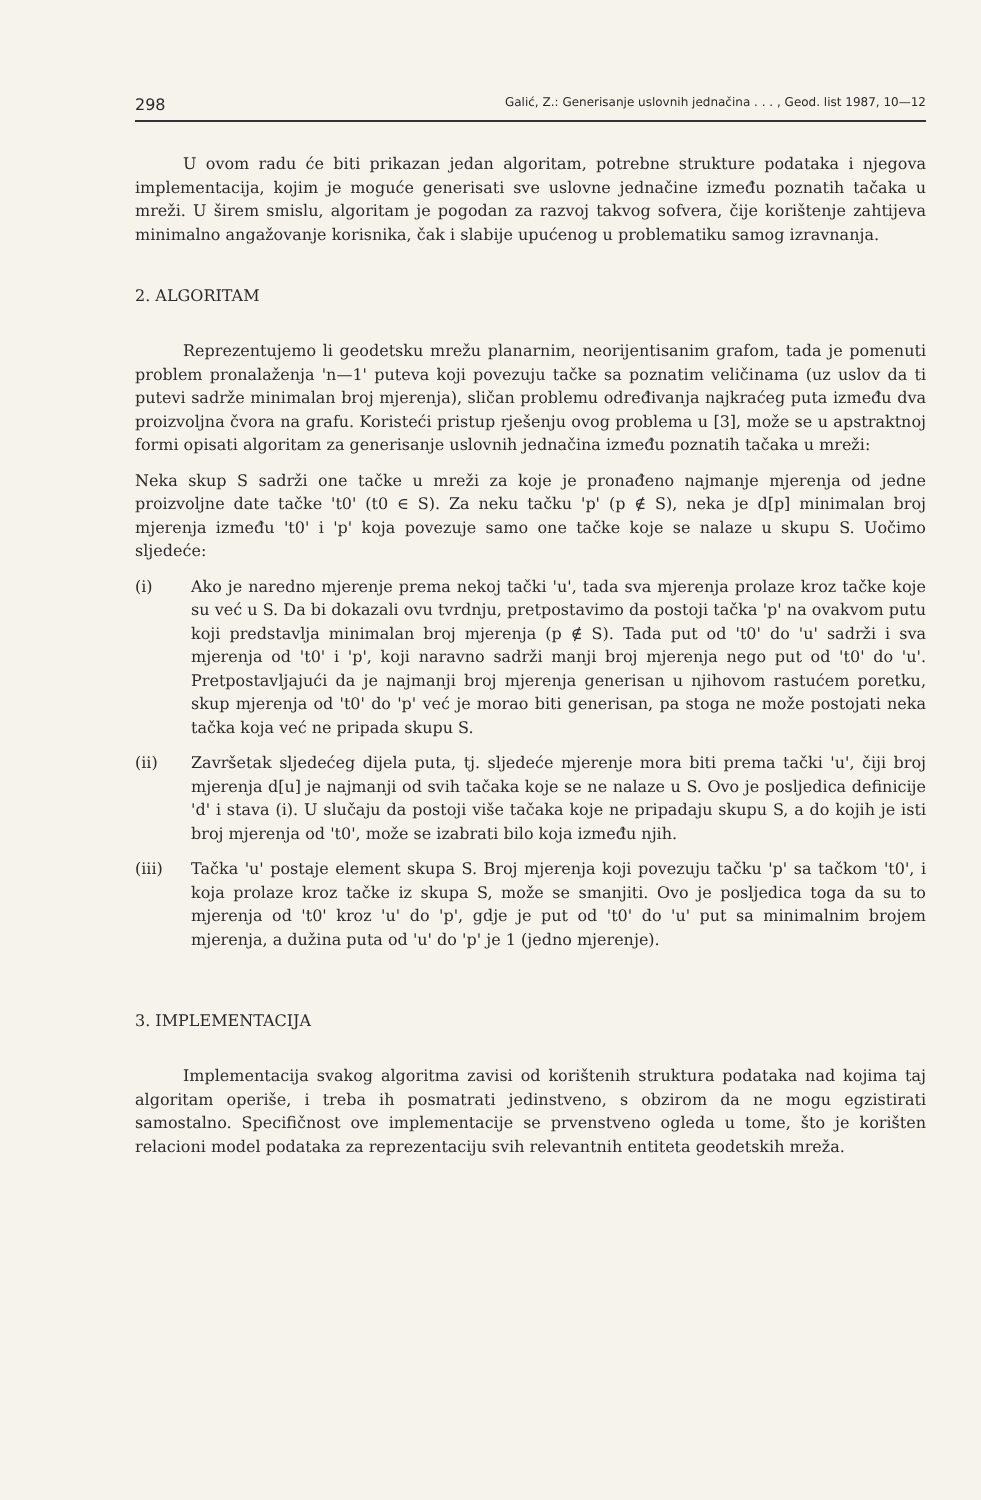298 Galić, Z.: Generisanje uslovnih jednačina . . . , Geod. list 1987, 10—12
U ovom radu će biti prikazan jedan algoritam, potrebne strukture podataka i njegova implementacija, kojim je moguće generisati sve uslovne jednačine između poznatih tačaka u mreži. U širem smislu, algoritam je pogodan za razvoj takvog sofvera, čije korištenje zahtijeva minimalno angažovanje korisnika, čak i slabije upućenog u problematiku samog izravnanja.
2. ALGORITAM
Reprezentujemo li geodetsku mrežu planarnim, neorijentisanim grafom, tada je pomenuti problem pronalaženja 'n—1' puteva koji povezuju tačke sa poznatim veličinama (uz uslov da ti putevi sadrže minimalan broj mjerenja), sličan problemu određivanja najkraćeg puta između dva proizvoljna čvora na grafu. Koristeći pristup rješenju ovog problema u [3], može se u apstraktnoj formi opisati algoritam za generisanje uslovnih jednačina između poznatih tačaka u mreži:
Neka skup S sadrži one tačke u mreži za koje je pronađeno najmanje mjerenja od jedne proizvoljne date tačke 't0' (t0 ∈ S). Za neku tačku 'p' (p ∉ S), neka je d[p] minimalan broj mjerenja između 't0' i 'p' koja povezuje samo one tačke koje se nalaze u skupu S. Uočimo sljedeće:
(i) Ako je naredno mjerenje prema nekoj tački 'u', tada sva mjerenja prolaze kroz tačke koje su već u S. Da bi dokazali ovu tvrdnju, pretpostavimo da postoji tačka 'p' na ovakvom putu koji predstavlja minimalan broj mjerenja (p ∉ S). Tada put od 't0' do 'u' sadrži i sva mjerenja od 't0' i 'p', koji naravno sadrži manji broj mjerenja nego put od 't0' do 'u'. Pretpostavljajući da je najmanji broj mjerenja generisan u njihovom rastućem poretku, skup mjerenja od 't0' do 'p' već je morao biti generisan, pa stoga ne može postojati neka tačka koja već ne pripada skupu S.
(ii) Završetak sljedećeg dijela puta, tj. sljedeće mjerenje mora biti prema tački 'u', čiji broj mjerenja d[u] je najmanji od svih tačaka koje se ne nalaze u S. Ovo je posljedica definicije 'd' i stava (i). U slučaju da postoji više tačaka koje ne pripadaju skupu S, a do kojih je isti broj mjerenja od 't0', može se izabrati bilo koja između njih.
(iii) Tačka 'u' postaje element skupa S. Broj mjerenja koji povezuju tačku 'p' sa tačkom 't0', i koja prolaze kroz tačke iz skupa S, može se smanjiti. Ovo je posljedica toga da su to mjerenja od 't0' kroz 'u' do 'p', gdje je put od 't0' do 'u' put sa minimalnim brojem mjerenja, a dužina puta od 'u' do 'p' je 1 (jedno mjerenje).
3. IMPLEMENTACIJA
Implementacija svakog algoritma zavisi od korištenih struktura podataka nad kojima taj algoritam operiše, i treba ih posmatrati jedinstveno, s obzirom da ne mogu egzistirati samostalno. Specifičnost ove implementacije se prvenstveno ogleda u tome, što je korišten relacioni model podataka za reprezentaciju svih relevantnih entiteta geodetskih mreža.